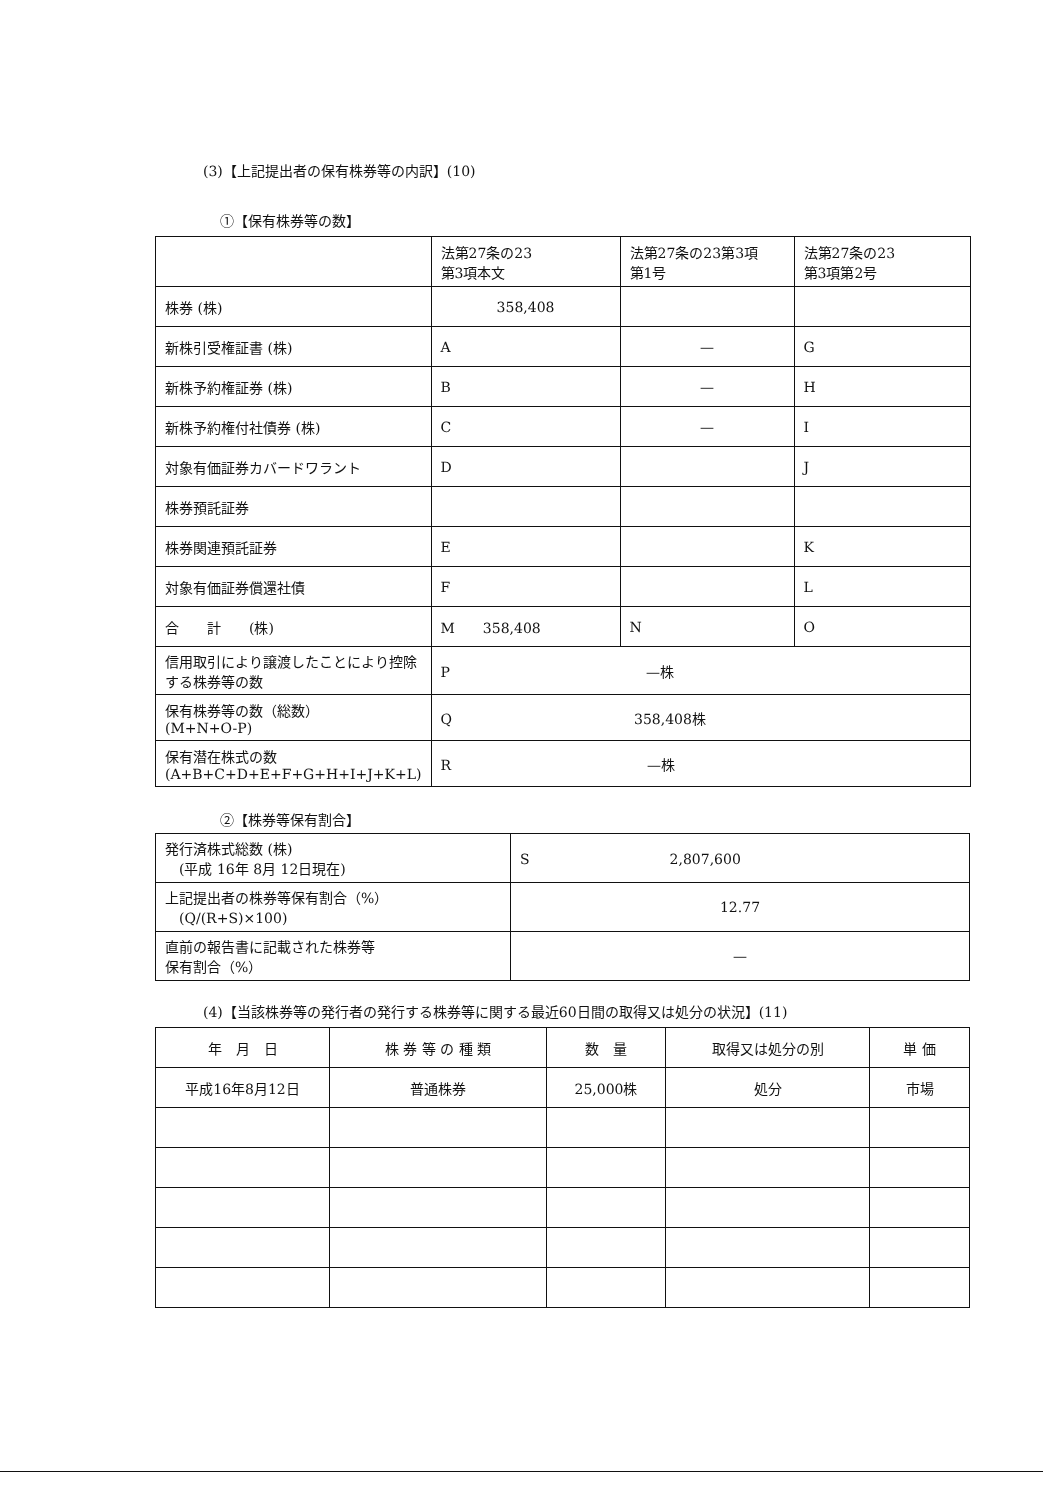(3)【上記提出者の保有株券等の内訳】(10)
①【保有株券等の数】
| | 法第27条の23 第3項本文 | 法第27条の23第3項 第1号 | 法第27条の23 第3項第2号 |
| 株券 (株) | 358,408 | | |
| 新株引受権証書 (株) | A | — | G |
| 新株予約権証券 (株) | B | — | H |
| 新株予約権付社債券 (株) | C | — | I |
| 対象有価証券カバードワラント | D | | J |
| 株券預託証券 | | | |
| 株券関連預託証券 | E | | K |
| 対象有価証券償還社債 | F | | L |
| 合 計 (株) | M 358,408 | N | O |
| 信用取引により譲渡したことにより控除する株券等の数 | P —株 | | |
| 保有株券等の数（総数） (M+N+O-P) | Q 358,408株 | | |
| 保有潜在株式の数 (A+B+C+D+E+F+G+H+I+J+K+L) | R —株 | | |
②【株券等保有割合】
| 発行済株式総数 (株) (平成 16年 8月 12日現在) | S 2,807,600 |
| 上記提出者の株券等保有割合（%） (Q/(R+S)×100) | 12.77 |
| 直前の報告書に記載された株券等 保有割合（%） | — |
(4)【当該株券等の発行者の発行する株券等に関する最近60日間の取得又は処分の状況】(11)
| 年 月 日 | 株 券 等 の 種 類 | 数 量 | 取得又は処分の別 | 単 価 |
| --- | --- | --- | --- | --- |
| 平成16年8月12日 | 普通株券 | 25,000株 | 処分 | 市場 |